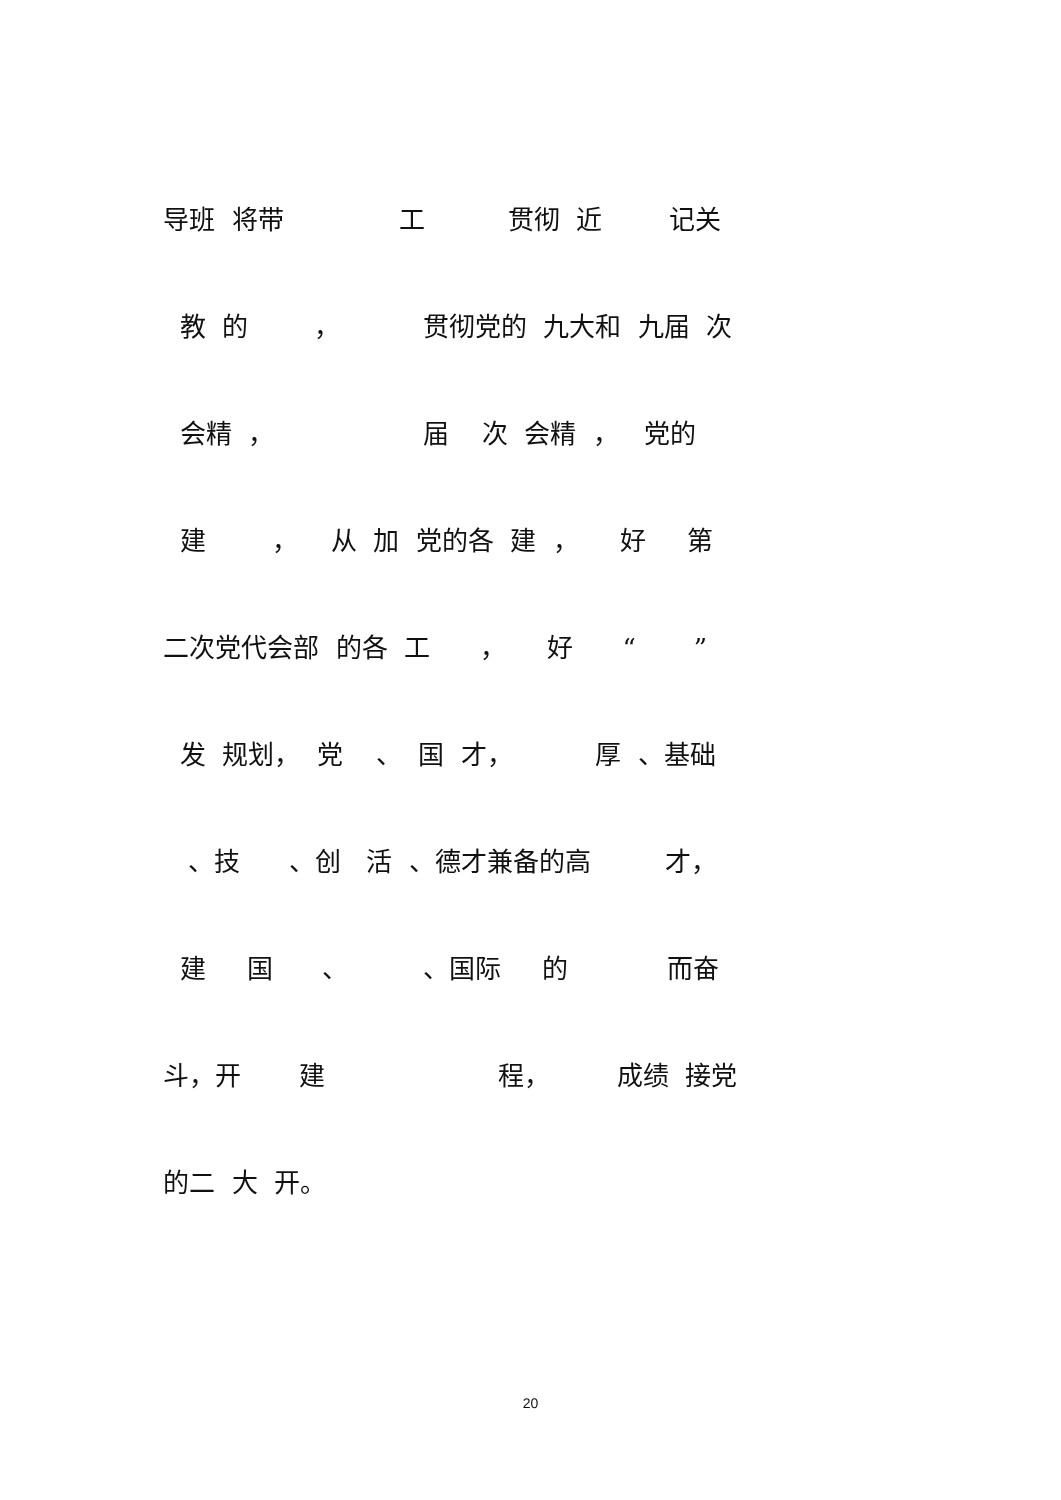导班 将带 工 贯彻 近 记关
教 的 ， 贯彻党的 九大和 九届 次
会精 ， 届 次 会精 ， 党的
建 ， 从 加 党的各 建 ， 好 第
二次党代会部 的各 工 ， 好 “ ”
发 规划， 党 、 国 才， 厚 、基础
、技 、创 活 、德才兼备的高 才，
建 国 、 、国际 的 而奋
斗，开 建 程， 成绩 接党
的二 大 开。
20